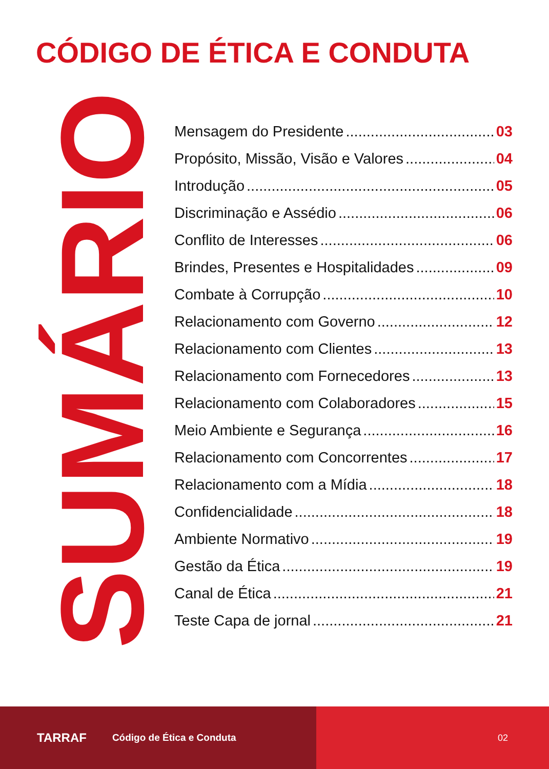CÓDIGO DE ÉTICA E CONDUTA
SUMÁRIO
Mensagem do Presidente 03
Propósito, Missão, Visão e Valores 04
Introdução 05
Discriminação e Assédio 06
Conflito de Interesses 06
Brindes, Presentes e Hospitalidades 09
Combate à Corrupção 10
Relacionamento com Governo 12
Relacionamento com Clientes 13
Relacionamento com Fornecedores 13
Relacionamento com Colaboradores 15
Meio Ambiente e Segurança 16
Relacionamento com Concorrentes 17
Relacionamento com a Mídia 18
Confidencialidade 18
Ambiente Normativo 19
Gestão da Ética 19
Canal de Ética 21
Teste Capa de jornal 21
TARRAF Código de Ética e Conduta 02